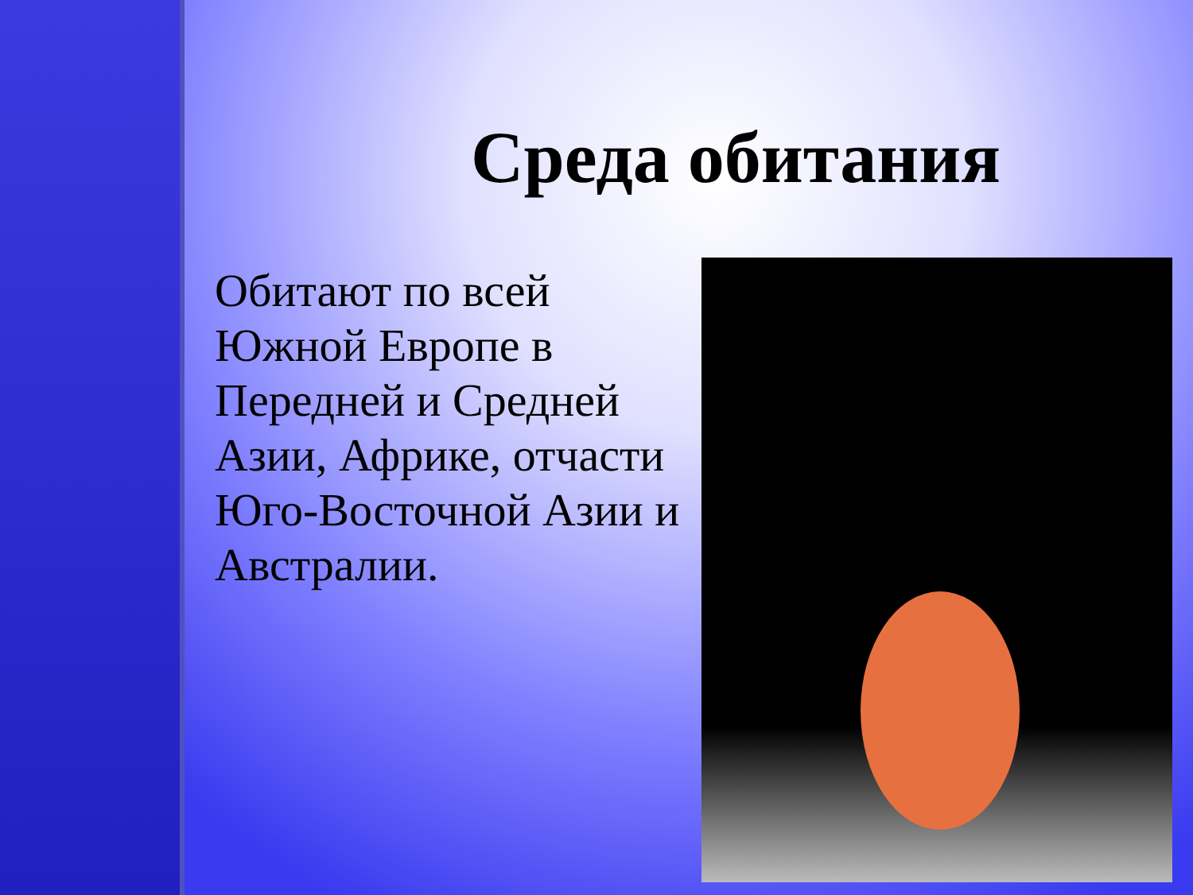Среда обитания
Обитают по всей Южной Европе в Передней и Средней Азии, Африке, отчасти Юго-Восточной Азии и Австралии.